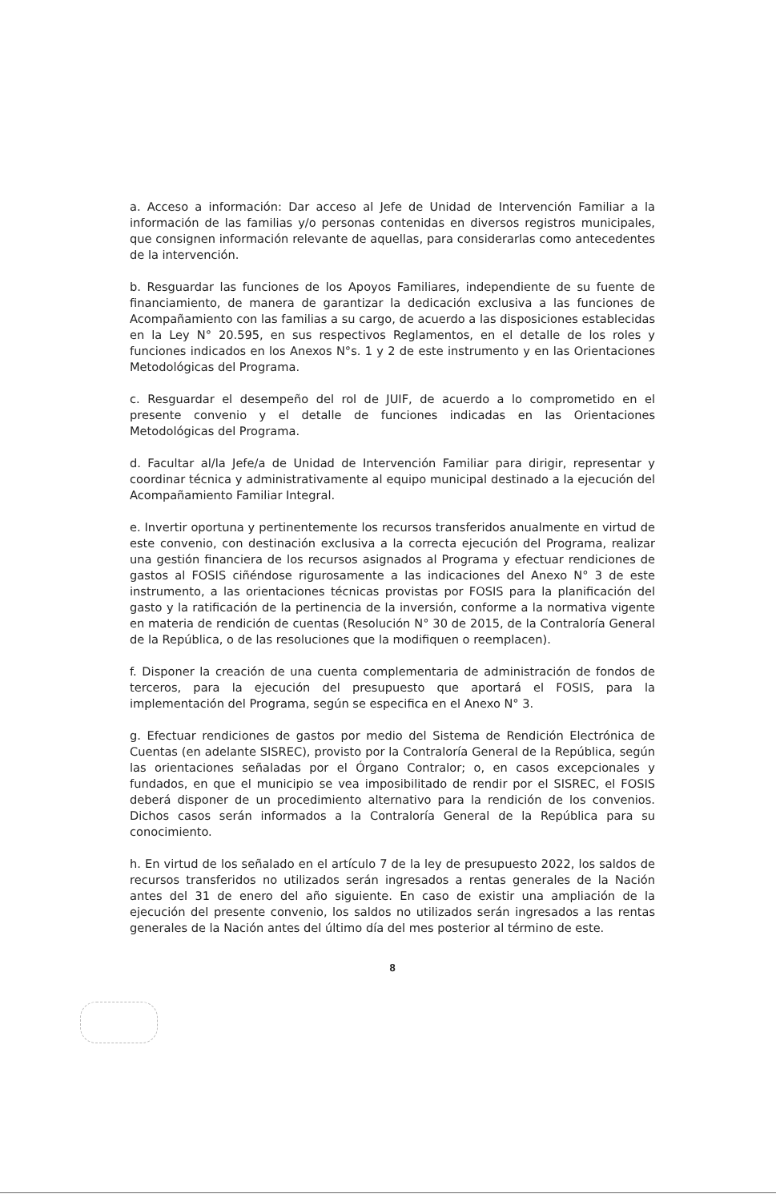a. Acceso a información: Dar acceso al Jefe de Unidad de Intervención Familiar a la información de las familias y/o personas contenidas en diversos registros municipales, que consignen información relevante de aquellas, para considerarlas como antecedentes de la intervención.
b. Resguardar las funciones de los Apoyos Familiares, independiente de su fuente de financiamiento, de manera de garantizar la dedicación exclusiva a las funciones de Acompañamiento con las familias a su cargo, de acuerdo a las disposiciones establecidas en la Ley N° 20.595, en sus respectivos Reglamentos, en el detalle de los roles y funciones indicados en los Anexos N°s. 1 y 2 de este instrumento y en las Orientaciones Metodológicas del Programa.
c. Resguardar el desempeño del rol de JUIF, de acuerdo a lo comprometido en el presente convenio y el detalle de funciones indicadas en las Orientaciones Metodológicas del Programa.
d. Facultar al/la Jefe/a de Unidad de Intervención Familiar para dirigir, representar y coordinar técnica y administrativamente al equipo municipal destinado a la ejecución del Acompañamiento Familiar Integral.
e. Invertir oportuna y pertinentemente los recursos transferidos anualmente en virtud de este convenio, con destinación exclusiva a la correcta ejecución del Programa, realizar una gestión financiera de los recursos asignados al Programa y efectuar rendiciones de gastos al FOSIS ciñéndose rigurosamente a las indicaciones del Anexo N° 3 de este instrumento, a las orientaciones técnicas provistas por FOSIS para la planificación del gasto y la ratificación de la pertinencia de la inversión, conforme a la normativa vigente en materia de rendición de cuentas (Resolución N° 30 de 2015, de la Contraloría General de la República, o de las resoluciones que la modifiquen o reemplacen).
f. Disponer la creación de una cuenta complementaria de administración de fondos de terceros, para la ejecución del presupuesto que aportará el FOSIS, para la implementación del Programa, según se especifica en el Anexo N° 3.
g. Efectuar rendiciones de gastos por medio del Sistema de Rendición Electrónica de Cuentas (en adelante SISREC), provisto por la Contraloría General de la República, según las orientaciones señaladas por el Órgano Contralor; o, en casos excepcionales y fundados, en que el municipio se vea imposibilitado de rendir por el SISREC, el FOSIS deberá disponer de un procedimiento alternativo para la rendición de los convenios. Dichos casos serán informados a la Contraloría General de la República para su conocimiento.
h. En virtud de los señalado en el artículo 7 de la ley de presupuesto 2022, los saldos de recursos transferidos no utilizados serán ingresados a rentas generales de la Nación antes del 31 de enero del año siguiente. En caso de existir una ampliación de la ejecución del presente convenio, los saldos no utilizados serán ingresados a las rentas generales de la Nación antes del último día del mes posterior al término de este.
8